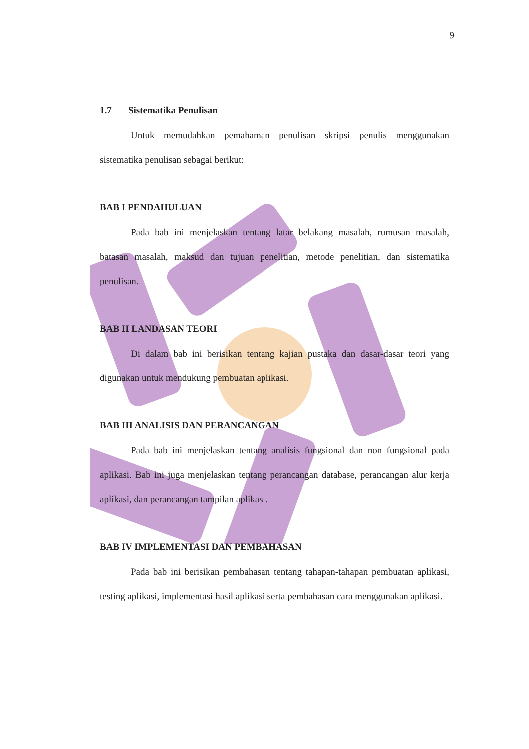9
1.7 Sistematika Penulisan
Untuk memudahkan pemahaman penulisan skripsi penulis menggunakan sistematika penulisan sebagai berikut:
BAB I PENDAHULUAN
Pada bab ini menjelaskan tentang latar belakang masalah, rumusan masalah, batasan masalah, maksud dan tujuan penelitian, metode penelitian, dan sistematika penulisan.
BAB II LANDASAN TEORI
Di dalam bab ini berisikan tentang kajian pustaka dan dasar-dasar teori yang digunakan untuk mendukung pembuatan aplikasi.
BAB III ANALISIS DAN PERANCANGAN
Pada bab ini menjelaskan tentang analisis fungsional dan non fungsional pada aplikasi. Bab ini juga menjelaskan tentang perancangan database, perancangan alur kerja aplikasi, dan perancangan tampilan aplikasi.
BAB IV IMPLEMENTASI DAN PEMBAHASAN
Pada bab ini berisikan pembahasan tentang tahapan-tahapan pembuatan aplikasi, testing aplikasi, implementasi hasil aplikasi serta pembahasan cara menggunakan aplikasi.